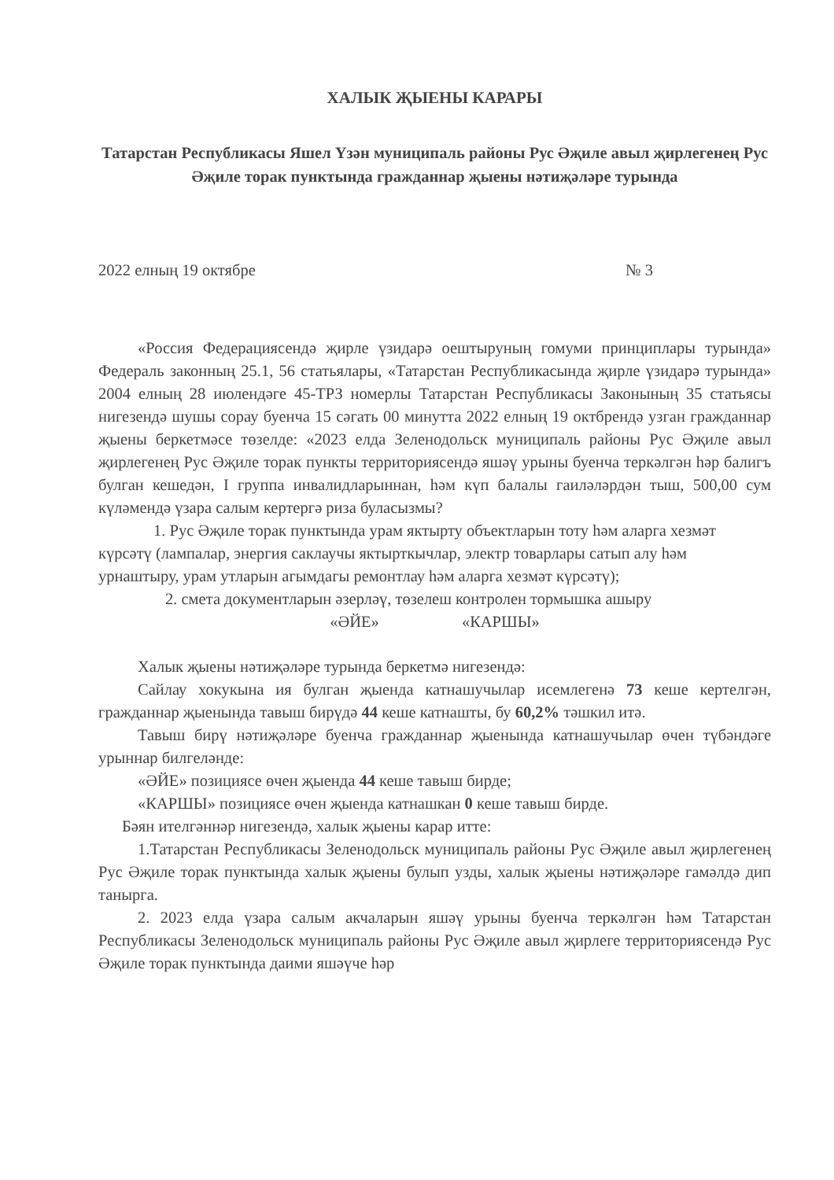ХАЛЫК ҖЫЕНЫ КАРАРЫ
Татарстан Республикасы Яшел Үзән муниципаль районы Рус Әҗиле авыл җирлегенең Рус Әҗиле торак пунктында гражданнар җыены нәтиҗәләре турында
2022 елның 19 октябре № 3
«Россия Федерациясендә җирле үзидарә оештыруның гомуми принциплары турында» Федераль законның 25.1, 56 статьялары, «Татарстан Республикасында җирле үзидарә турында» 2004 елның 28 июлендәге 45-ТРЗ номерлы Татарстан Республикасы Законының 35 статьясы нигезендә шушы сорау буенча 15 сәгать 00 минутта 2022 елның 19 октбрендә узган гражданнар җыены беркетмәсе төзелде: «2023 елда Зеленодольск муниципаль районы Рус Әҗиле авыл җирлегенең Рус Әҗиле торак пункты территориясендә яшәү урыны буенча теркәлгән һәр балигъ булган кешедән, I группа инвалидларыннан, һәм күп балалы гаиләләрдән тыш, 500,00 сум күләмендә үзара салым кертергә риза буласызмы?
1. Рус Әҗиле торак пунктында урам яктырту объектларын тоту һәм аларга хезмәт күрсәтү (лампалар, энергия саклаучы яктырткычлар, электр товарлары сатып алу һәм урнаштыру, урам утларын агымдагы ремонтлау һәм аларга хезмәт күрсәтү);
2. смета документларын әзерләү, төзелеш контролен тормышка ашыру
«ӘЙЕ» «КАРШЫ»
Халык җыены нәтиҗәләре турында беркетмә нигезендә:
Сайлау хокукына ия булган җыенда катнашучылар исемлегенә 73 кеше кертелгән, гражданнар җыенында тавыш бирүдә 44 кеше катнашты, бу 60,2% тәшкил итә.
Тавыш бирү нәтиҗәләре буенча гражданнар җыенында катнашучылар өчен түбәндәге урыннар билгеләнде:
«ӘЙЕ» позициясе өчен җыенда 44 кеше тавыш бирде;
«КАРШЫ» позициясе өчен җыенда катнашкан 0 кеше тавыш бирде.
Бәян ителгәннәр нигезендә, халык җыены карар итте:
1.Татарстан Республикасы Зеленодольск муниципаль районы Рус Әҗиле авыл җирлегенең Рус Әҗиле торак пунктында халык җыены булып узды, халык җыены нәтиҗәләре гамәлдә дип танырга.
2. 2023 елда үзара салым акчаларын яшәү урыны буенча теркәлгән һәм Татарстан Республикасы Зеленодольск муниципаль районы Рус Әҗиле авыл җирлеге территориясендә Рус Әҗиле торак пунктында даими яшәүче һәр